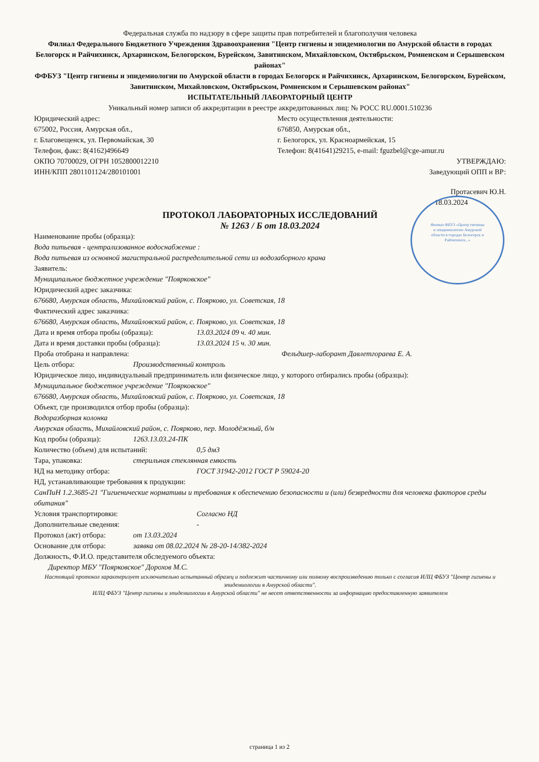Филиал ФБУЗ «Центр гигиены и эпидемиологии Амурской области в городах Белогорск и Райчихинск...»
Федеральная служба по надзору в сфере защиты прав потребителей и благополучия человека
Филиал Федерального Бюджетного Учреждения Здравоохранения "Центр гигиены и эпидемиологии по Амурской области в городах Белогорск и Райчихинск, Архаринском, Белогорском, Бурейском, Завитинском, Михайловском, Октябрьском, Ромненском и Серышевском районах"
ФФБУЗ "Центр гигиены и эпидемиологии по Амурской области в городах Белогорск и Райчихинск, Архаринском, Белогорском, Бурейском, Завитинском, Михайловском, Октябрьском, Ромненском и Серышевском районах"
ИСПЫТАТЕЛЬНЫЙ ЛАБОРАТОРНЫЙ ЦЕНТР
Уникальный номер записи об аккредитации в реестре аккредитованных лиц: № РОСС RU.0001.510236
Юридический адрес:
675002, Россия, Амурская обл.,
г. Благовещенск, ул. Первомайская, 30
Телефон, факс: 8(4162)496649
ОКПО 70700029, ОГРН 1052800012210
ИНН/КПП 2801101124/280101001
Место осуществления деятельности:
676850, Амурская обл.,
г. Белогорск, ул. Красноармейская, 15
Телефон: 8(41641)29215, e-mail: fguzbel@cge-amur.ru
УТВЕРЖДАЮ:
Заведующий ОПП и ВР:
Протасевич Ю.Н.
18.03.2024
ПРОТОКОЛ ЛАБОРАТОРНЫХ ИССЛЕДОВАНИЙ
№ 1263 / Б от 18.03.2024
Наименование пробы (образца):
Вода питьевая - централизованное водоснабжение :
Вода питьевая из основной магистральной распределительной сети из водозаборного крана
Заявитель:
Муниципальное бюджетное учреждение "Поярковское"
Юридический адрес заказчика:
676680, Амурская область, Михайловский район, с. Поярково, ул. Советская, 18
Фактический адрес заказчика:
676680, Амурская область, Михайловский район, с. Поярково, ул. Советская, 18
Дата и время отбора пробы (образца): 13.03.2024 09 ч. 40 мин.
Дата и время доставки пробы (образца): 13.03.2024 15 ч. 30 мин.
Проба отобрана и направлена: Фельдшер-лаборант Давлетгораева Е. А.
Цель отбора: Производственный контроль
Юридическое лицо, индивидуальный предприниматель или физическое лицо, у которого отбирались пробы (образцы):
Муниципальное бюджетное учреждение "Поярковское"
676680, Амурская область, Михайловский район, с. Поярково, ул. Советская, 18
Объект, где производился отбор пробы (образца):
Водоразборная колонка
Амурская область, Михайловский район, с. Поярково, пер. Молодёжный, б/н
Код пробы (образца): 1263.13.03.24-ПК
Количество (объем) для испытаний: 0,5 дм3
Тара, упаковка: стерильная стеклянная емкость
НД на методику отбора: ГОСТ 31942-2012 ГОСТ Р 59024-20
НД, устанавливающие требования к продукции:
СанПиН 1.2.3685-21 "Гигиенические нормативы и требования к обеспечению безопасности и (или) безвредности для человека факторов среды обитания"
Условия транспортировки: Согласно НД
Дополнительные сведения: -
Протокол (акт) отбора: от 13.03.2024
Основание для отбора: заявка от 08.02.2024 № 28-20-14/382-2024
Должность, Ф.И.О. представителя обследуемого объекта:
Директор МБУ "Поярковское" Дорохов М.С.
Настоящий протокол характеризует исключительно испытанный образец и подлежит частичному или полному воспроизведению только с согласия ИЛЦ ФБУЗ "Центр гигиены и эпидемиологии в Амурской области".
ИЛЦ ФБУЗ "Центр гигиены и эпидемиологии в Амурской области" не несет ответственности за информацию предоставленную заявителем
страница 1 из 2